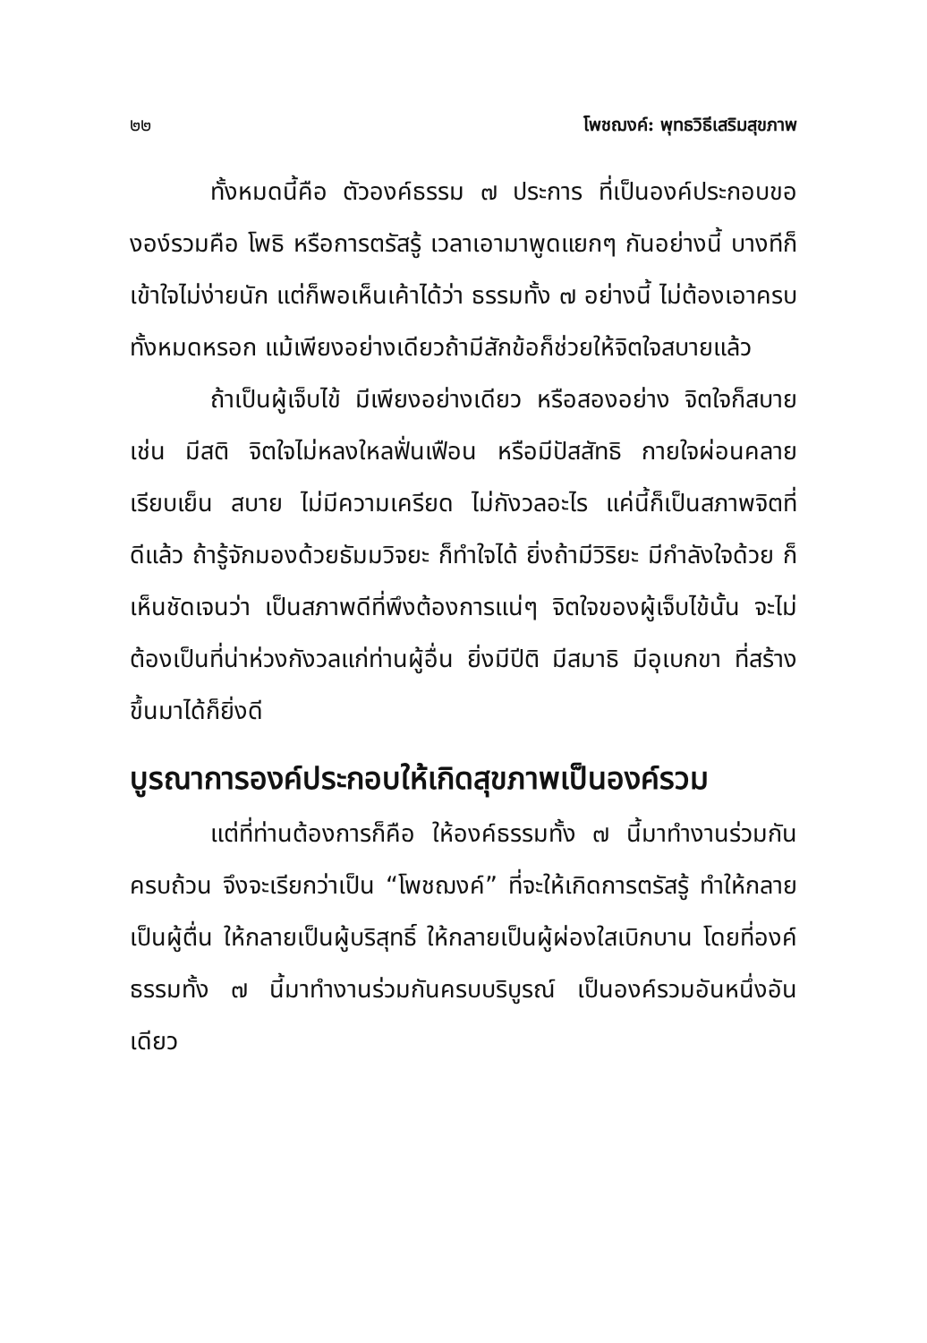๒๒ โพชฌงค์: พุทธวิธีเสริมสุขภาพ
ทั้งหมดนี้คือ ตัวองค์ธรรม ๗ ประการ ที่เป็นองค์ประกอบขององ์รวมคือ โพธิ หรือการตรัสรู้ เวลาเอามาพูดแยกๆ กันอย่างนี้ บางทีก็เข้าใจไม่ง่ายนัก แต่ก็พอเห็นเค้าได้ว่า ธรรมทั้ง ๗ อย่างนี้ ไม่ต้องเอาครบทั้งหมดหรอก แม้เพียงอย่างเดียวถ้ามีสักข้อก็ช่วยให้จิตใจสบายแล้ว
ถ้าเป็นผู้เจ็บไข้ มีเพียงอย่างเดียว หรือสองอย่าง จิตใจก็สบาย เช่น มีสติ จิตใจไม่หลงใหลฟั่นเฟือน หรือมีปัสสัทธิ กายใจผ่อนคลาย เรียบเย็น สบาย ไม่มีความเครียด ไม่กังวลอะไร แค่นี้ก็เป็นสภาพจิตที่ดีแล้ว ถ้ารู้จักมองด้วยธัมมวิจยะ ก็ทำใจได้ ยิ่งถ้ามีวิริยะ มีกำลังใจด้วย ก็เห็นชัดเจนว่า เป็นสภาพดีที่พึงต้องการแน่ๆ จิตใจของผู้เจ็บไข้นั้น จะไม่ต้องเป็นที่น่าห่วงกังวลแก่ท่านผู้อื่น ยิ่งมีปีติ มีสมาธิ มีอุเบกขา ที่สร้างขึ้นมาได้ก็ยิ่งดี
บูรณาการองค์ประกอบให้เกิดสุขภาพเป็นองค์รวม
แต่ที่ท่านต้องการก็คือ ให้องค์ธรรมทั้ง ๗ นี้มาทำงานร่วมกันครบถ้วน จึงจะเรียกว่าเป็น “โพชฌงค์” ที่จะให้เกิดการตรัสรู้ ทำให้กลายเป็นผู้ตื่น ให้กลายเป็นผู้บริสุทธิ์ ให้กลายเป็นผู้ผ่องใสเบิกบาน โดยที่องค์ธรรมทั้ง ๗ นี้มาทำงานร่วมกันครบบริบูรณ์ เป็นองค์รวมอันหนึ่งอันเดียว